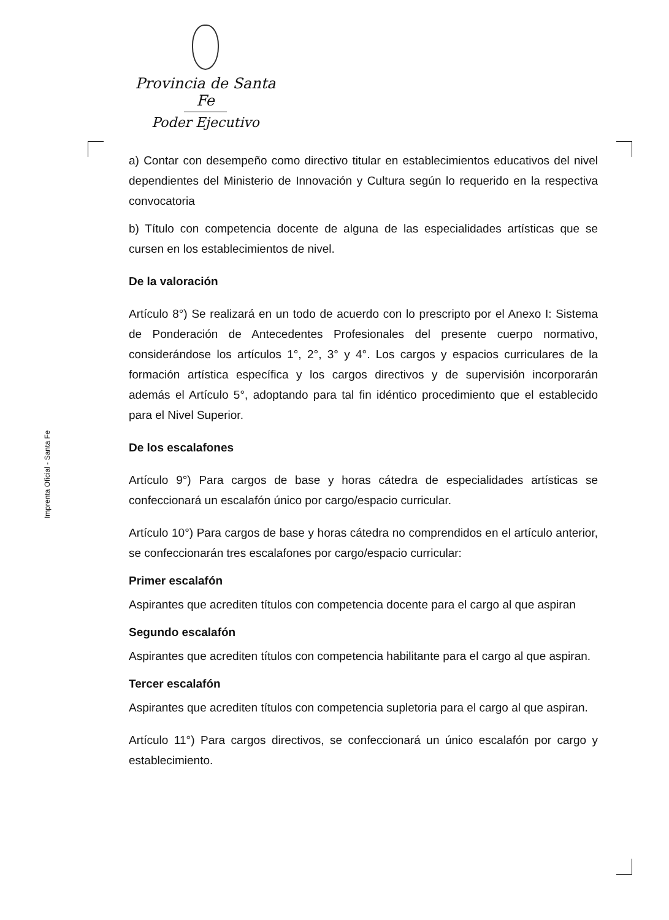Provincia de Santa Fe
Poder Ejecutivo
Imprenta Oficial - Santa Fe
a) Contar con desempeño como directivo titular en establecimientos educativos del nivel dependientes del Ministerio de Innovación y Cultura según lo requerido en la respectiva convocatoria
b) Título con competencia docente de alguna de las especialidades artísticas que se cursen en los establecimientos de nivel.
De la valoración
Artículo 8°) Se realizará en un todo de acuerdo con lo prescripto por el Anexo I: Sistema de Ponderación de Antecedentes Profesionales del presente cuerpo normativo, considerándose los artículos 1°, 2°, 3° y 4°. Los cargos y espacios curriculares de la formación artística específica y los cargos directivos y de supervisión incorporarán además el Artículo 5°, adoptando para tal fin idéntico procedimiento que el establecido para el Nivel Superior.
De los escalafones
Artículo 9°) Para cargos de base y horas cátedra de especialidades artísticas se confeccionará un escalafón único por cargo/espacio curricular.
Artículo 10°) Para cargos de base y horas cátedra no comprendidos en el artículo anterior, se confeccionarán tres escalafones por cargo/espacio curricular:
Primer escalafón
Aspirantes que acrediten títulos con competencia docente para el cargo al que aspiran
Segundo escalafón
Aspirantes que acrediten títulos con competencia habilitante para el cargo al que aspiran.
Tercer escalafón
Aspirantes que acrediten títulos con competencia supletoria para el cargo al que aspiran.
Artículo 11°) Para cargos directivos, se confeccionará un único escalafón por cargo y establecimiento.